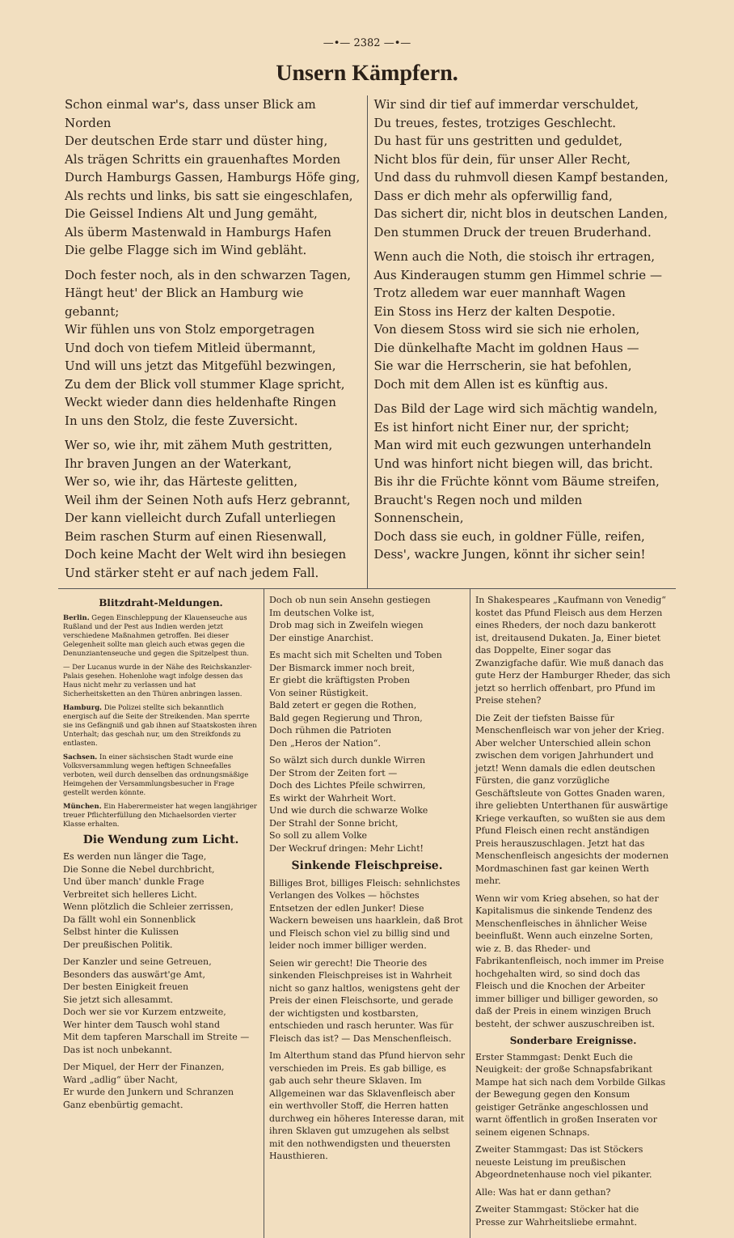—•— 2382 —•—
Unsern Kämpfern.
Schon einmal war's, dass unser Blick am Norden
Der deutschen Erde starr und düster hing,
Als trägen Schritts ein grauenhaftes Morden
Durch Hamburgs Gassen, Hamburgs Höfe ging,
Als rechts und links, bis satt sie eingeschlafen,
Die Geissel Indiens Alt und Jung gemäht,
Als überm Mastenwald in Hamburgs Hafen
Die gelbe Flagge sich im Wind gebläht.
Doch fester noch, als in den schwarzen Tagen,
Hängt heut' der Blick an Hamburg wie gebannt;
Wir fühlen uns von Stolz emporgetragen
Und doch von tiefem Mitleid übermannt,
Und will uns jetzt das Mitgefühl bezwingen,
Zu dem der Blick voll stummer Klage spricht,
Weckt wieder dann dies heldenhafte Ringen
In uns den Stolz, die feste Zuversicht.
Wer so, wie ihr, mit zähem Muth gestritten,
Ihr braven Jungen an der Waterkant,
Wer so, wie ihr, das Härteste gelitten,
Weil ihm der Seinen Noth aufs Herz gebrannt,
Der kann vielleicht durch Zufall unterliegen
Beim raschen Sturm auf einen Riesenwall,
Doch keine Macht der Welt wird ihn besiegen
Und stärker steht er auf nach jedem Fall.
Wir sind dir tief auf immerdar verschuldet,
Du treues, festes, trotziges Geschlecht.
Du hast für uns gestritten und geduldet,
Nicht blos für dein, für unser Aller Recht,
Und dass du ruhmvoll diesen Kampf bestanden,
Dass er dich mehr als opferwillig fand,
Das sichert dir, nicht blos in deutschen Landen,
Den stummen Druck der treuen Bruderhand.
Wenn auch die Noth, die stoisch ihr ertragen,
Aus Kinderaugen stumm gen Himmel schrie —
Trotz alledem war euer mannhaft Wagen
Ein Stoss ins Herz der kalten Despotie.
Von diesem Stoss wird sie sich nie erholen,
Die dünkelhafte Macht im goldnen Haus —
Sie war die Herrscherin, sie hat befohlen,
Doch mit dem Allen ist es künftig aus.
Das Bild der Lage wird sich mächtig wandeln,
Es ist hinfort nicht Einer nur, der spricht;
Man wird mit euch gezwungen unterhandeln
Und was hinfort nicht biegen will, das bricht.
Bis ihr die Früchte könnt vom Bäume streifen,
Braucht's Regen noch und milden Sonnenschein,
Doch dass sie euch, in goldner Fülle, reifen,
Dess', wackre Jungen, könnt ihr sicher sein!
Blitzdraht-Meldungen.
Berlin. Gegen Einschleppung der Klauenseuche aus Rußland und der Pest aus Indien werden jetzt verschiedene Maßnahmen getroffen. Bei dieser Gelegenheit sollte man gleich auch etwas gegen die Denunziantenseuche und gegen die Spitzelpest thun.
— Der Lucanus wurde in der Nähe des Reichskanzler-Palais gesehen. Hohenlohe wagt infolge dessen das Haus nicht mehr zu verlassen und hat Sicherheitsketten an den Thüren anbringen lassen.
Hamburg. Die Polizei stellte sich bekanntlich energisch auf die Seite der Streikenden. Man sperrte sie ins Gefängniß und gab ihnen auf Staatskosten ihren Unterhalt; das geschah nur, um den Streikfonds zu entlasten.
Sachsen. In einer sächsischen Stadt wurde eine Volksversammlung wegen heftigen Schneefalles verboten, weil durch denselben das ordnungsmäßige Heimgehen der Versammlungsbesucher in Frage gestellt werden könnte.
München. Ein Haberermeister hat wegen langjähriger treuer Pflichterfüllung den Michaelsorden vierter Klasse erhalten.
Die Wendung zum Licht.
Es werden nun länger die Tage,
Die Sonne die Nebel durchbricht,
Und über manch' dunkle Frage
Verbreitet sich helleres Licht.
Wenn plötzlich die Schleier zerrissen,
Da fällt wohl ein Sonnenblick
Selbst hinter die Kulissen
Der preußischen Politik.
Der Kanzler und seine Getreuen,
Besonders das auswärt'ge Amt,
Der besten Einigkeit freuen
Sie jetzt sich allesammt.
Doch wer sie vor Kurzem entzweite,
Wer hinter dem Tausch wohl stand
Mit dem tapferen Marschall im Streite —
Das ist noch unbekannt.
Der Miquel, der Herr der Finanzen,
Ward „adlig“ über Nacht,
Er wurde den Junkern und Schranzen
Ganz ebenbürtig gemacht.
Doch ob nun sein Ansehn gestiegen
Im deutschen Volke ist,
Drob mag sich in Zweifeln wiegen
Der einstige Anarchist.
Es macht sich mit Schelten und Toben
Der Bismarck immer noch breit,
Er giebt die kräftigsten Proben
Von seiner Rüstigkeit.
Bald zetert er gegen die Rothen,
Bald gegen Regierung und Thron,
Doch rühmen die Patrioten
Den „Heros der Nation“.
So wälzt sich durch dunkle Wirren
Der Strom der Zeiten fort —
Doch des Lichtes Pfeile schwirren,
Es wirkt der Wahrheit Wort.
Und wie durch die schwarze Wolke
Der Strahl der Sonne bricht,
So soll zu allem Volke
Der Weckruf dringen: Mehr Licht!
Sinkende Fleischpreise.
Billiges Brot, billiges Fleisch: sehnlichstes Verlangen des Volkes — höchstes Entsetzen der edlen Junker! Diese Wackern beweisen uns haarklein, daß Brot und Fleisch schon viel zu billig sind und leider noch immer billiger werden.
Seien wir gerecht! Die Theorie des sinkenden Fleischpreises ist in Wahrheit nicht so ganz haltlos, wenigstens geht der Preis der einen Fleischsorte, und gerade der wichtigsten und kostbarsten, entschieden und rasch herunter. Was für Fleisch das ist? — Das Menschenfleisch.
Im Alterthum stand das Pfund hiervon sehr verschieden im Preis. Es gab billige, es gab auch sehr theure Sklaven. Im Allgemeinen war das Sklavenfleisch aber ein werthvoller Stoff, die Herren hatten durchweg ein höheres Interesse daran, mit ihren Sklaven gut umzugehen als selbst mit den nothwendigsten und theuersten Hausthieren.
In Shakespeares „Kaufmann von Venedig“ kostet das Pfund Fleisch aus dem Herzen eines Rheders, der noch dazu bankerott ist, dreitausend Dukaten. Ja, Einer bietet das Doppelte, Einer sogar das Zwanzigfache dafür. Wie muß danach das gute Herz der Hamburger Rheder, das sich jetzt so herrlich offenbart, pro Pfund im Preise stehen?
Die Zeit der tiefsten Baisse für Menschenfleisch war von jeher der Krieg. Aber welcher Unterschied allein schon zwischen dem vorigen Jahrhundert und jetzt! Wenn damals die edlen deutschen Fürsten, die ganz vorzügliche Geschäftsleute von Gottes Gnaden waren, ihre geliebten Unterthanen für auswärtige Kriege verkauften, so wußten sie aus dem Pfund Fleisch einen recht anständigen Preis herauszuschlagen. Jetzt hat das Menschenfleisch angesichts der modernen Mordmaschinen fast gar keinen Werth mehr.
Wenn wir vom Krieg absehen, so hat der Kapitalismus die sinkende Tendenz des Menschenfleisches in ähnlicher Weise beeinflußt. Wenn auch einzelne Sorten, wie z. B. das Rheder- und Fabrikantenfleisch, noch immer im Preise hochgehalten wird, so sind doch das Fleisch und die Knochen der Arbeiter immer billiger und billiger geworden, so daß der Preis in einem winzigen Bruch besteht, der schwer auszuschreiben ist.
Sonderbare Ereignisse.
Erster Stammgast: Denkt Euch die Neuigkeit: der große Schnapsfabrikant Mampe hat sich nach dem Vorbilde Gilkas der Bewegung gegen den Konsum geistiger Getränke angeschlossen und warnt öffentlich in großen Inseraten vor seinem eigenen Schnaps.
Zweiter Stammgast: Das ist Stöckers neueste Leistung im preußischen Abgeordnetenhause noch viel pikanter.
Alle: Was hat er dann gethan?
Zweiter Stammgast: Stöcker hat die Presse zur Wahrheitsliebe ermahnt.